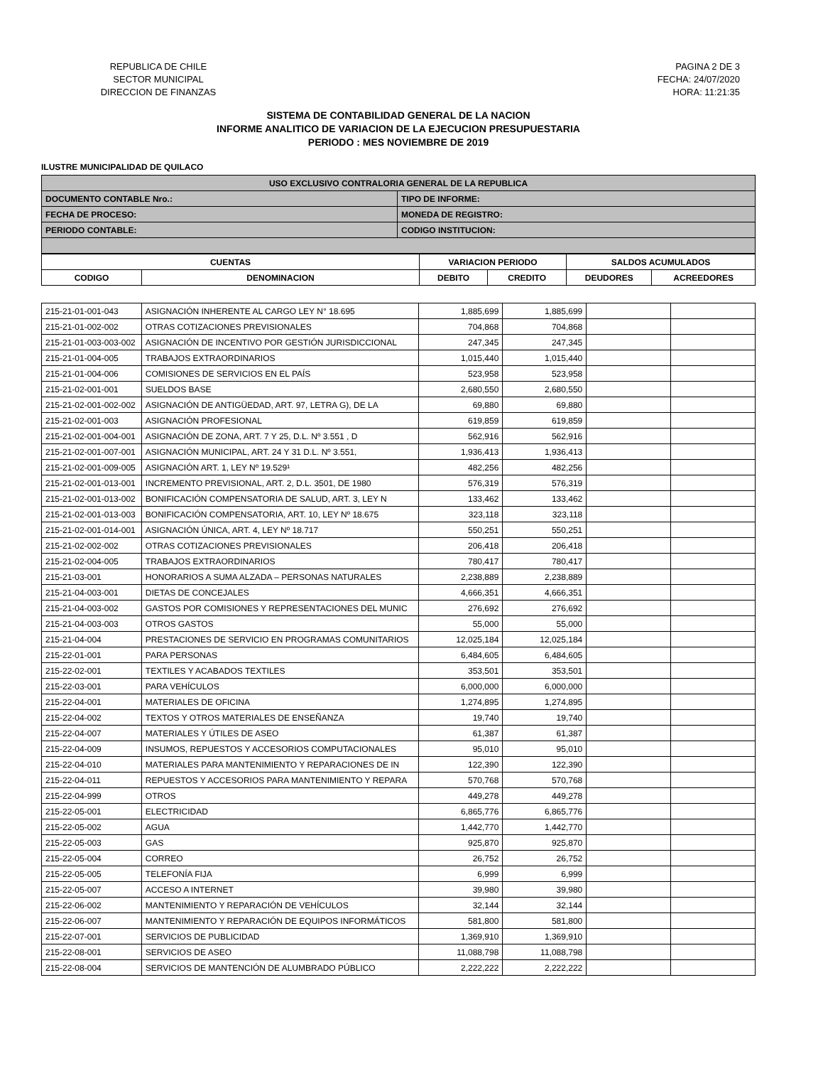REPUBLICA DE CHILE
SECTOR MUNICIPAL
DIRECCION DE FINANZAS
PAGINA 2 DE 3
FECHA: 24/07/2020
HORA: 11:21:35
SISTEMA DE CONTABILIDAD GENERAL DE LA NACION
INFORME ANALITICO DE VARIACION DE LA EJECUCION PRESUPUESTARIA
PERIODO : MES NOVIEMBRE DE 2019
ILUSTRE MUNICIPALIDAD DE QUILACO
| USO EXCLUSIVO CONTRALORIA GENERAL DE LA REPUBLICA | |
| --- | --- |
| DOCUMENTO CONTABLE Nro.: | TIPO DE INFORME: |
| FECHA DE PROCESO: | MONEDA DE REGISTRO: |
| PERIODO CONTABLE: | CODIGO INSTITUCION: |
| CUENTAS | | VARIACION PERIODO | | SALDOS ACUMULADOS | |
| --- | --- | --- | --- | --- | --- |
| CODIGO | DENOMINACION | DEBITO | CREDITO | DEUDORES | ACREEDORES |
| 215-21-01-001-043 | ASIGNACIÓN INHERENTE AL CARGO LEY N° 18.695 | 1,885,699 | 1,885,699 | | |
| 215-21-01-002-002 | OTRAS COTIZACIONES PREVISIONALES | 704,868 | 704,868 | | |
| 215-21-01-003-003-002 | ASIGNACIÓN DE INCENTIVO POR GESTIÓN JURISDICCIONAL | 247,345 | 247,345 | | |
| 215-21-01-004-005 | TRABAJOS EXTRAORDINARIOS | 1,015,440 | 1,015,440 | | |
| 215-21-01-004-006 | COMISIONES DE SERVICIOS EN EL PAÍS | 523,958 | 523,958 | | |
| 215-21-02-001-001 | SUELDOS BASE | 2,680,550 | 2,680,550 | | |
| 215-21-02-001-002-002 | ASIGNACIÓN DE ANTIGÜEDAD, ART. 97, LETRA G), DE LA | 69,880 | 69,880 | | |
| 215-21-02-001-003 | ASIGNACIÓN PROFESIONAL | 619,859 | 619,859 | | |
| 215-21-02-001-004-001 | ASIGNACIÓN DE ZONA, ART. 7 Y 25, D.L. Nº 3.551 , D | 562,916 | 562,916 | | |
| 215-21-02-001-007-001 | ASIGNACIÓN MUNICIPAL, ART. 24 Y 31 D.L. Nº 3.551, | 1,936,413 | 1,936,413 | | |
| 215-21-02-001-009-005 | ASIGNACIÓN ART. 1, LEY Nº 19.529¹ | 482,256 | 482,256 | | |
| 215-21-02-001-013-001 | INCREMENTO PREVISIONAL, ART. 2, D.L. 3501, DE 1980 | 576,319 | 576,319 | | |
| 215-21-02-001-013-002 | BONIFICACIÓN COMPENSATORIA DE SALUD, ART. 3, LEY N | 133,462 | 133,462 | | |
| 215-21-02-001-013-003 | BONIFICACIÓN COMPENSATORIA, ART. 10, LEY Nº 18.675 | 323,118 | 323,118 | | |
| 215-21-02-001-014-001 | ASIGNACIÓN ÚNICA, ART. 4, LEY Nº 18.717 | 550,251 | 550,251 | | |
| 215-21-02-002-002 | OTRAS COTIZACIONES PREVISIONALES | 206,418 | 206,418 | | |
| 215-21-02-004-005 | TRABAJOS EXTRAORDINARIOS | 780,417 | 780,417 | | |
| 215-21-03-001 | HONORARIOS A SUMA ALZADA – PERSONAS NATURALES | 2,238,889 | 2,238,889 | | |
| 215-21-04-003-001 | DIETAS DE CONCEJALES | 4,666,351 | 4,666,351 | | |
| 215-21-04-003-002 | GASTOS POR COMISIONES Y REPRESENTACIONES DEL MUNIC | 276,692 | 276,692 | | |
| 215-21-04-003-003 | OTROS GASTOS | 55,000 | 55,000 | | |
| 215-21-04-004 | PRESTACIONES DE SERVICIO EN PROGRAMAS COMUNITARIOS | 12,025,184 | 12,025,184 | | |
| 215-22-01-001 | PARA PERSONAS | 6,484,605 | 6,484,605 | | |
| 215-22-02-001 | TEXTILES Y ACABADOS TEXTILES | 353,501 | 353,501 | | |
| 215-22-03-001 | PARA VEHÍCULOS | 6,000,000 | 6,000,000 | | |
| 215-22-04-001 | MATERIALES DE OFICINA | 1,274,895 | 1,274,895 | | |
| 215-22-04-002 | TEXTOS Y OTROS MATERIALES DE ENSEÑANZA | 19,740 | 19,740 | | |
| 215-22-04-007 | MATERIALES Y ÚTILES DE ASEO | 61,387 | 61,387 | | |
| 215-22-04-009 | INSUMOS, REPUESTOS Y ACCESORIOS COMPUTACIONALES | 95,010 | 95,010 | | |
| 215-22-04-010 | MATERIALES PARA MANTENIMIENTO Y REPARACIONES DE IN | 122,390 | 122,390 | | |
| 215-22-04-011 | REPUESTOS Y ACCESORIOS PARA MANTENIMIENTO Y REPARA | 570,768 | 570,768 | | |
| 215-22-04-999 | OTROS | 449,278 | 449,278 | | |
| 215-22-05-001 | ELECTRICIDAD | 6,865,776 | 6,865,776 | | |
| 215-22-05-002 | AGUA | 1,442,770 | 1,442,770 | | |
| 215-22-05-003 | GAS | 925,870 | 925,870 | | |
| 215-22-05-004 | CORREO | 26,752 | 26,752 | | |
| 215-22-05-005 | TELEFONÍA FIJA | 6,999 | 6,999 | | |
| 215-22-05-007 | ACCESO A INTERNET | 39,980 | 39,980 | | |
| 215-22-06-002 | MANTENIMIENTO Y REPARACIÓN DE VEHÍCULOS | 32,144 | 32,144 | | |
| 215-22-06-007 | MANTENIMIENTO Y REPARACIÓN DE EQUIPOS INFORMÁTICOS | 581,800 | 581,800 | | |
| 215-22-07-001 | SERVICIOS DE PUBLICIDAD | 1,369,910 | 1,369,910 | | |
| 215-22-08-001 | SERVICIOS DE ASEO | 11,088,798 | 11,088,798 | | |
| 215-22-08-004 | SERVICIOS DE MANTENCIÓN DE ALUMBRADO PÚBLICO | 2,222,222 | 2,222,222 | | |